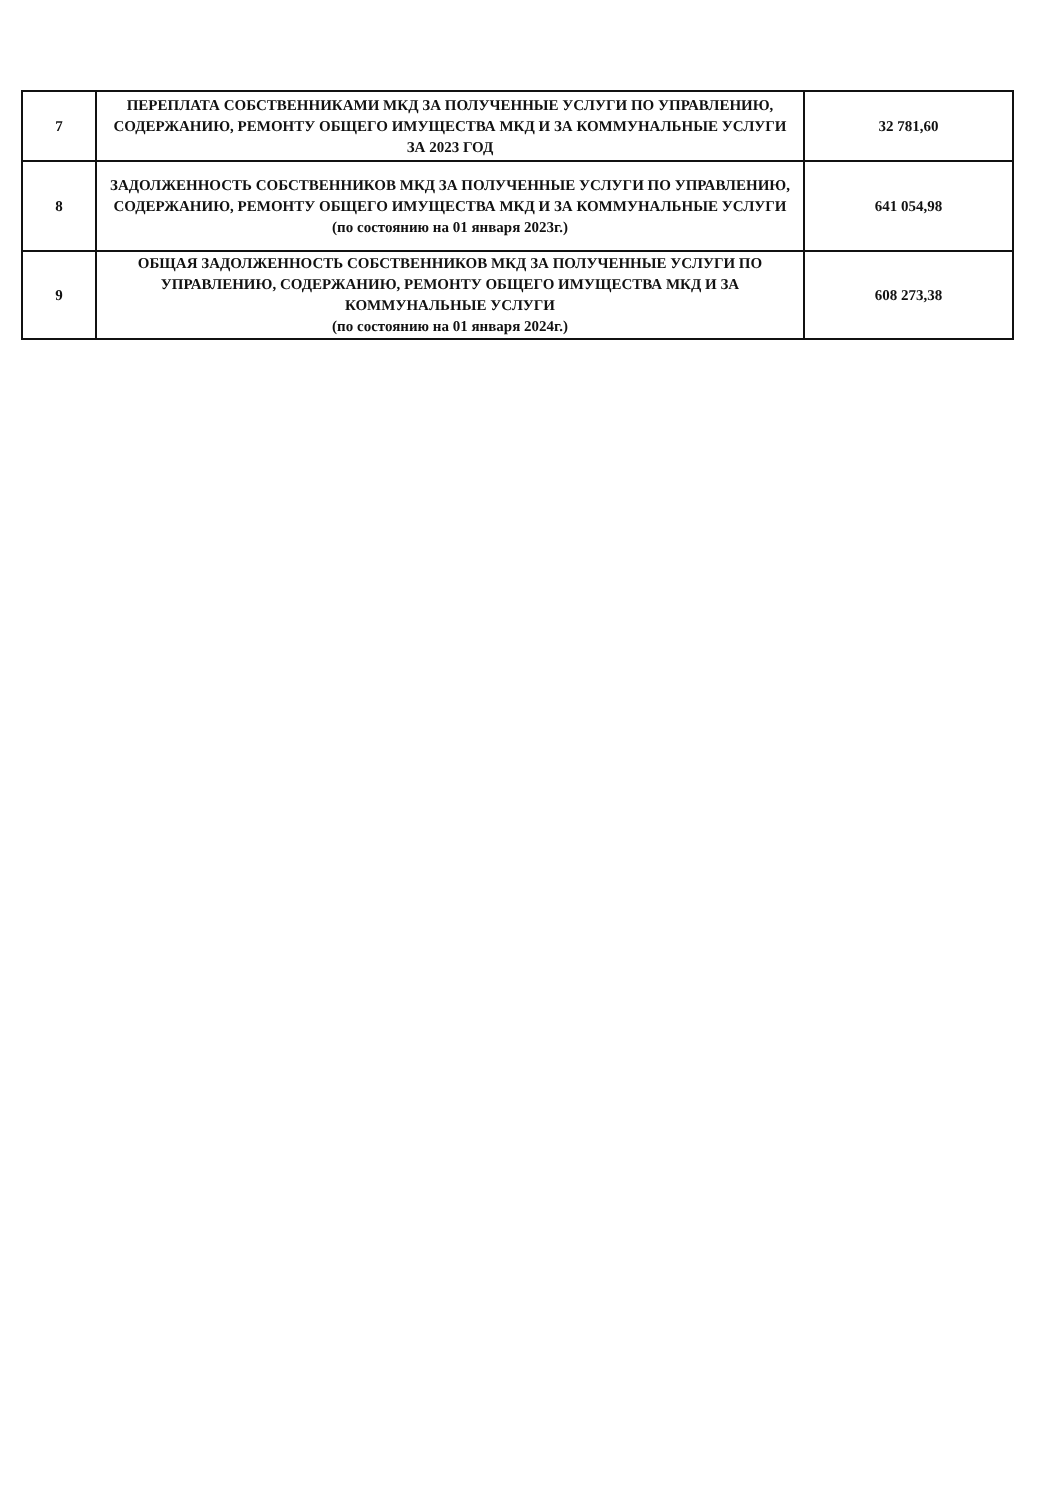| 7 | ПЕРЕПЛАТА СОБСТВЕННИКАМИ МКД ЗА ПОЛУЧЕННЫЕ УСЛУГИ ПО УПРАВЛЕНИЮ, СОДЕРЖАНИЮ, РЕМОНТУ ОБЩЕГО ИМУЩЕСТВА МКД И ЗА КОММУНАЛЬНЫЕ УСЛУГИ ЗА 2023 ГОД | 32 781,60 |
| 8 | ЗАДОЛЖЕННОСТЬ СОБСТВЕННИКОВ МКД ЗА ПОЛУЧЕННЫЕ УСЛУГИ ПО УПРАВЛЕНИЮ, СОДЕРЖАНИЮ, РЕМОНТУ ОБЩЕГО ИМУЩЕСТВА МКД И ЗА КОММУНАЛЬНЫЕ УСЛУГИ (по состоянию на 01 января 2023г.) | 641 054,98 |
| 9 | ОБЩАЯ ЗАДОЛЖЕННОСТЬ СОБСТВЕННИКОВ МКД ЗА ПОЛУЧЕННЫЕ УСЛУГИ ПО УПРАВЛЕНИЮ, СОДЕРЖАНИЮ, РЕМОНТУ ОБЩЕГО ИМУЩЕСТВА МКД И ЗА КОММУНАЛЬНЫЕ УСЛУГИ (по состоянию на 01 января 2024г.) | 608 273,38 |